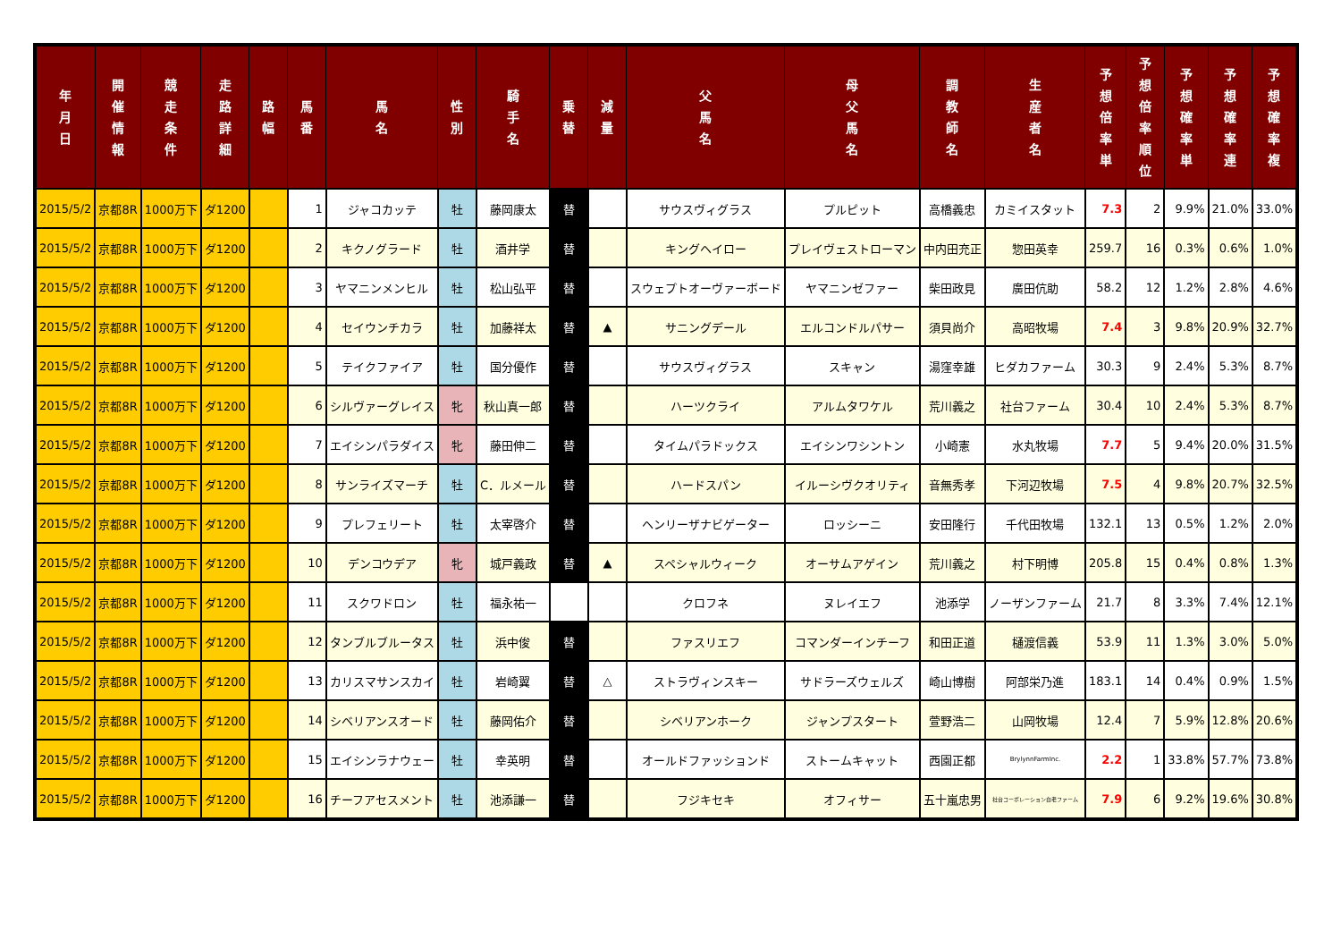| 年 月 日 | 開 催 情 報 | 競 走 条 件 | 走 路 詳 細 | 路 幅 | 馬 番 | 馬 名 | 性 別 | 騎 手 名 | 乗 替 | 減 量 | 父 馬 名 | 母 父 馬 名 | 調 教 師 名 | 生 産 者 名 | 予 想 倍 率 単 | 予 想 倍 率 順 位 | 予 想 確 率 単 | 予 想 確 率 連 | 予 想 確 率 複 |
| --- | --- | --- | --- | --- | --- | --- | --- | --- | --- | --- | --- | --- | --- | --- | --- | --- | --- | --- | --- |
| 2015/5/2 | 京都8R | 1000万下 | ダ1200 | | 1 | ジャコカッテ | 牡 | 藤岡康太 | 替 | | サウスヴィグラス | プルピット | 高橋義忠 | カミイスタット | 7.3 | 2 | 9.9% | 21.0% | 33.0% |
| 2015/5/2 | 京都8R | 1000万下 | ダ1200 | | 2 | キクノグラード | 牡 | 酒井学 | 替 | | キングヘイロー | プレイヴェストローマン | 中内田充正 | 惣田英幸 | 259.7 | 16 | 0.3% | 0.6% | 1.0% |
| 2015/5/2 | 京都8R | 1000万下 | ダ1200 | | 3 | ヤマニンメンヒル | 牡 | 松山弘平 | 替 | | スウェプトオーヴァーボード | ヤマニンゼファー | 柴田政見 | 廣田伉助 | 58.2 | 12 | 1.2% | 2.8% | 4.6% |
| 2015/5/2 | 京都8R | 1000万下 | ダ1200 | | 4 | セイウンチカラ | 牡 | 加藤祥太 | 替 | ▲ | サニングデール | エルコンドルパサー | 須貝尚介 | 高昭牧場 | 7.4 | 3 | 9.8% | 20.9% | 32.7% |
| 2015/5/2 | 京都8R | 1000万下 | ダ1200 | | 5 | テイクファイア | 牡 | 国分優作 | 替 | | サウスヴィグラス | スキャン | 湯窪幸雄 | ヒダカファーム | 30.3 | 9 | 2.4% | 5.3% | 8.7% |
| 2015/5/2 | 京都8R | 1000万下 | ダ1200 | | 6 | シルヴァーグレイス | 牝 | 秋山真一郎 | 替 | | ハーツクライ | アルムタワケル | 荒川義之 | 社台ファーム | 30.4 | 10 | 2.4% | 5.3% | 8.7% |
| 2015/5/2 | 京都8R | 1000万下 | ダ1200 | | 7 | エイシンパラダイス | 牝 | 藤田伸二 | 替 | | タイムパラドックス | エイシンワシントン | 小崎憲 | 水丸牧場 | 7.7 | 5 | 9.4% | 20.0% | 31.5% |
| 2015/5/2 | 京都8R | 1000万下 | ダ1200 | | 8 | サンライズマーチ | 牡 | C．ルメール | 替 | | ハードスパン | イルーシヴクオリティ | 音無秀孝 | 下河辺牧場 | 7.5 | 4 | 9.8% | 20.7% | 32.5% |
| 2015/5/2 | 京都8R | 1000万下 | ダ1200 | | 9 | プレフェリート | 牡 | 太宰啓介 | 替 | | ヘンリーザナビゲーター | ロッシーニ | 安田隆行 | 千代田牧場 | 132.1 | 13 | 0.5% | 1.2% | 2.0% |
| 2015/5/2 | 京都8R | 1000万下 | ダ1200 | | 10 | デンコウデア | 牝 | 城戸義政 | 替 | ▲ | スペシャルウィーク | オーサムアゲイン | 荒川義之 | 村下明博 | 205.8 | 15 | 0.4% | 0.8% | 1.3% |
| 2015/5/2 | 京都8R | 1000万下 | ダ1200 | | 11 | スクワドロン | 牡 | 福永祐一 | | | クロフネ | ヌレイエフ | 池添学 | ノーザンファーム | 21.7 | 8 | 3.3% | 7.4% | 12.1% |
| 2015/5/2 | 京都8R | 1000万下 | ダ1200 | | 12 | タンブルブルータス | 牡 | 浜中俊 | 替 | | ファスリエフ | コマンダーインチーフ | 和田正道 | 樋渡信義 | 53.9 | 11 | 1.3% | 3.0% | 5.0% |
| 2015/5/2 | 京都8R | 1000万下 | ダ1200 | | 13 | カリスマサンスカイ | 牡 | 岩崎翼 | 替 | △ | ストラヴィンスキー | サドラーズウェルズ | 崎山博樹 | 阿部栄乃進 | 183.1 | 14 | 0.4% | 0.9% | 1.5% |
| 2015/5/2 | 京都8R | 1000万下 | ダ1200 | | 14 | シベリアンスオード | 牡 | 藤岡佑介 | 替 | | シベリアンホーク | ジャンプスタート | 萱野浩二 | 山岡牧場 | 12.4 | 7 | 5.9% | 12.8% | 20.6% |
| 2015/5/2 | 京都8R | 1000万下 | ダ1200 | | 15 | エイシンラナウェー | 牡 | 幸英明 | 替 | | オールドファッションド | ストームキャット | 西園正都 | BrylynnFarmInc. | 2.2 | 1 | 33.8% | 57.7% | 73.8% |
| 2015/5/2 | 京都8R | 1000万下 | ダ1200 | | 16 | チーフアセスメント | 牡 | 池添謙一 | 替 | | フジキセキ | オフィサー | 五十嵐忠男 | 社台コーポレーション白老ファーム | 7.9 | 6 | 9.2% | 19.6% | 30.8% |